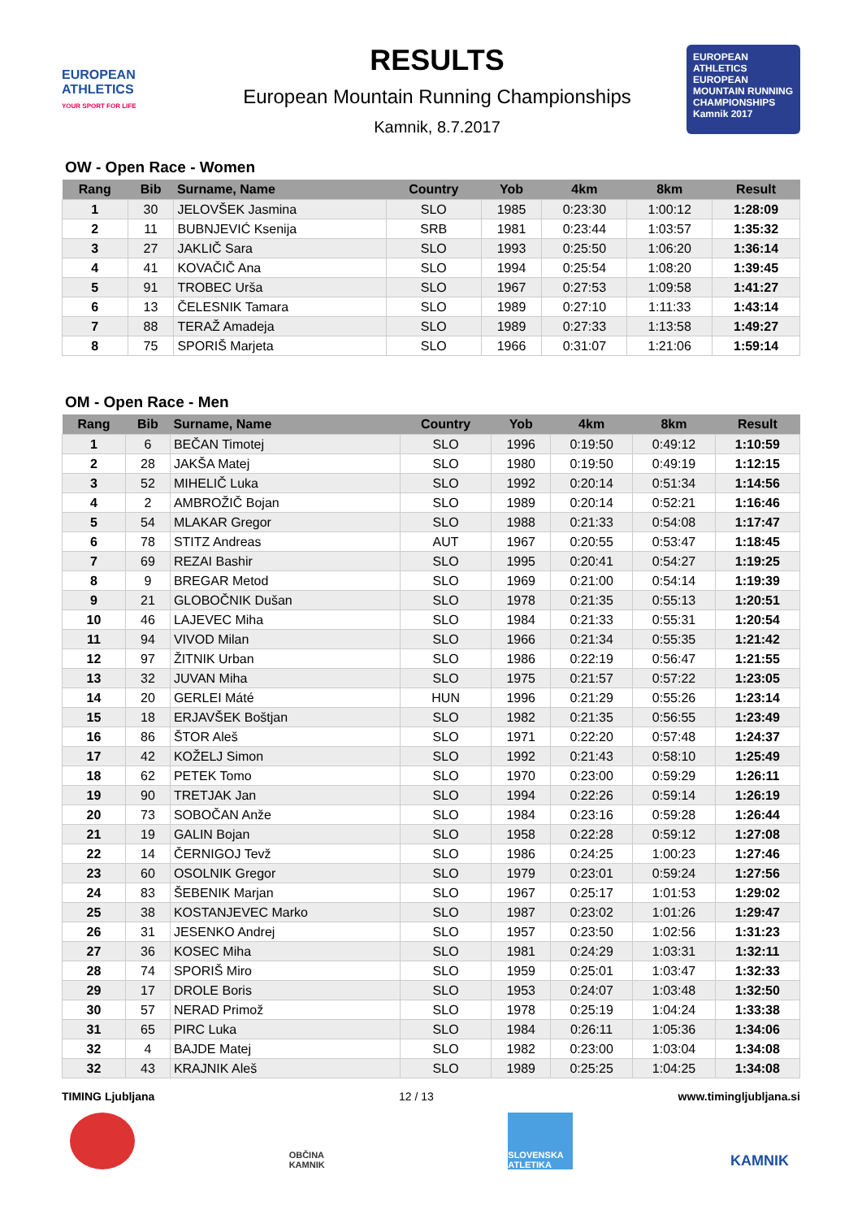EUROPEAN ATHLETICS
YOUR SPORT FOR LIFE
RESULTS
European Mountain Running Championships
Kamnik, 8.7.2017
EUROPEAN ATHLETICS
EUROPEAN MOUNTAIN RUNNING CHAMPIONSHIPS
Kamnik 2017
OW - Open Race - Women
| Rang | Bib | Surname, Name | Country | Yob | 4km | 8km | Result |
| --- | --- | --- | --- | --- | --- | --- | --- |
| 1 | 30 | JELOVŠEK Jasmina | SLO | 1985 | 0:23:30 | 1:00:12 | 1:28:09 |
| 2 | 11 | BUBNJEVIĆ Ksenija | SRB | 1981 | 0:23:44 | 1:03:57 | 1:35:32 |
| 3 | 27 | JAKLIČ Sara | SLO | 1993 | 0:25:50 | 1:06:20 | 1:36:14 |
| 4 | 41 | KOVAČIČ Ana | SLO | 1994 | 0:25:54 | 1:08:20 | 1:39:45 |
| 5 | 91 | TROBEC Urša | SLO | 1967 | 0:27:53 | 1:09:58 | 1:41:27 |
| 6 | 13 | ČELESNIK Tamara | SLO | 1989 | 0:27:10 | 1:11:33 | 1:43:14 |
| 7 | 88 | TERAŽ Amadeja | SLO | 1989 | 0:27:33 | 1:13:58 | 1:49:27 |
| 8 | 75 | SPORIŠ Marjeta | SLO | 1966 | 0:31:07 | 1:21:06 | 1:59:14 |
OM - Open Race - Men
| Rang | Bib | Surname, Name | Country | Yob | 4km | 8km | Result |
| --- | --- | --- | --- | --- | --- | --- | --- |
| 1 | 6 | BEČAN Timotej | SLO | 1996 | 0:19:50 | 0:49:12 | 1:10:59 |
| 2 | 28 | JAKŠA Matej | SLO | 1980 | 0:19:50 | 0:49:19 | 1:12:15 |
| 3 | 52 | MIHELIČ Luka | SLO | 1992 | 0:20:14 | 0:51:34 | 1:14:56 |
| 4 | 2 | AMBROŽIČ Bojan | SLO | 1989 | 0:20:14 | 0:52:21 | 1:16:46 |
| 5 | 54 | MLAKAR Gregor | SLO | 1988 | 0:21:33 | 0:54:08 | 1:17:47 |
| 6 | 78 | STITZ Andreas | AUT | 1967 | 0:20:55 | 0:53:47 | 1:18:45 |
| 7 | 69 | REZAI Bashir | SLO | 1995 | 0:20:41 | 0:54:27 | 1:19:25 |
| 8 | 9 | BREGAR Metod | SLO | 1969 | 0:21:00 | 0:54:14 | 1:19:39 |
| 9 | 21 | GLOBOČNIK Dušan | SLO | 1978 | 0:21:35 | 0:55:13 | 1:20:51 |
| 10 | 46 | LAJEVEC Miha | SLO | 1984 | 0:21:33 | 0:55:31 | 1:20:54 |
| 11 | 94 | VIVOD Milan | SLO | 1966 | 0:21:34 | 0:55:35 | 1:21:42 |
| 12 | 97 | ŽITNIK Urban | SLO | 1986 | 0:22:19 | 0:56:47 | 1:21:55 |
| 13 | 32 | JUVAN Miha | SLO | 1975 | 0:21:57 | 0:57:22 | 1:23:05 |
| 14 | 20 | GERLEI Máté | HUN | 1996 | 0:21:29 | 0:55:26 | 1:23:14 |
| 15 | 18 | ERJAVŠEK Boštjan | SLO | 1982 | 0:21:35 | 0:56:55 | 1:23:49 |
| 16 | 86 | ŠTOR Aleš | SLO | 1971 | 0:22:20 | 0:57:48 | 1:24:37 |
| 17 | 42 | KOŽELJ Simon | SLO | 1992 | 0:21:43 | 0:58:10 | 1:25:49 |
| 18 | 62 | PETEK Tomo | SLO | 1970 | 0:23:00 | 0:59:29 | 1:26:11 |
| 19 | 90 | TRETJAK Jan | SLO | 1994 | 0:22:26 | 0:59:14 | 1:26:19 |
| 20 | 73 | SOBOČAN Anže | SLO | 1984 | 0:23:16 | 0:59:28 | 1:26:44 |
| 21 | 19 | GALIN Bojan | SLO | 1958 | 0:22:28 | 0:59:12 | 1:27:08 |
| 22 | 14 | ČERNIGOJ Tevž | SLO | 1986 | 0:24:25 | 1:00:23 | 1:27:46 |
| 23 | 60 | OSOLNIK Gregor | SLO | 1979 | 0:23:01 | 0:59:24 | 1:27:56 |
| 24 | 83 | ŠEBENIK Marjan | SLO | 1967 | 0:25:17 | 1:01:53 | 1:29:02 |
| 25 | 38 | KOSTANJEVEC Marko | SLO | 1987 | 0:23:02 | 1:01:26 | 1:29:47 |
| 26 | 31 | JESENKO Andrej | SLO | 1957 | 0:23:50 | 1:02:56 | 1:31:23 |
| 27 | 36 | KOSEC Miha | SLO | 1981 | 0:24:29 | 1:03:31 | 1:32:11 |
| 28 | 74 | SPORIŠ Miro | SLO | 1959 | 0:25:01 | 1:03:47 | 1:32:33 |
| 29 | 17 | DROLE Boris | SLO | 1953 | 0:24:07 | 1:03:48 | 1:32:50 |
| 30 | 57 | NERAD Primož | SLO | 1978 | 0:25:19 | 1:04:24 | 1:33:38 |
| 31 | 65 | PIRC Luka | SLO | 1984 | 0:26:11 | 1:05:36 | 1:34:06 |
| 32 | 4 | BAJDE Matej | SLO | 1982 | 0:23:00 | 1:03:04 | 1:34:08 |
| 32 | 43 | KRAJNIK Aleš | SLO | 1989 | 0:25:25 | 1:04:25 | 1:34:08 |
TIMING Ljubljana 12 / 13 www.timingljubljana.si
OBČINA KAMNIK
SLOVENSKA ATLETIKA
KAMNIK